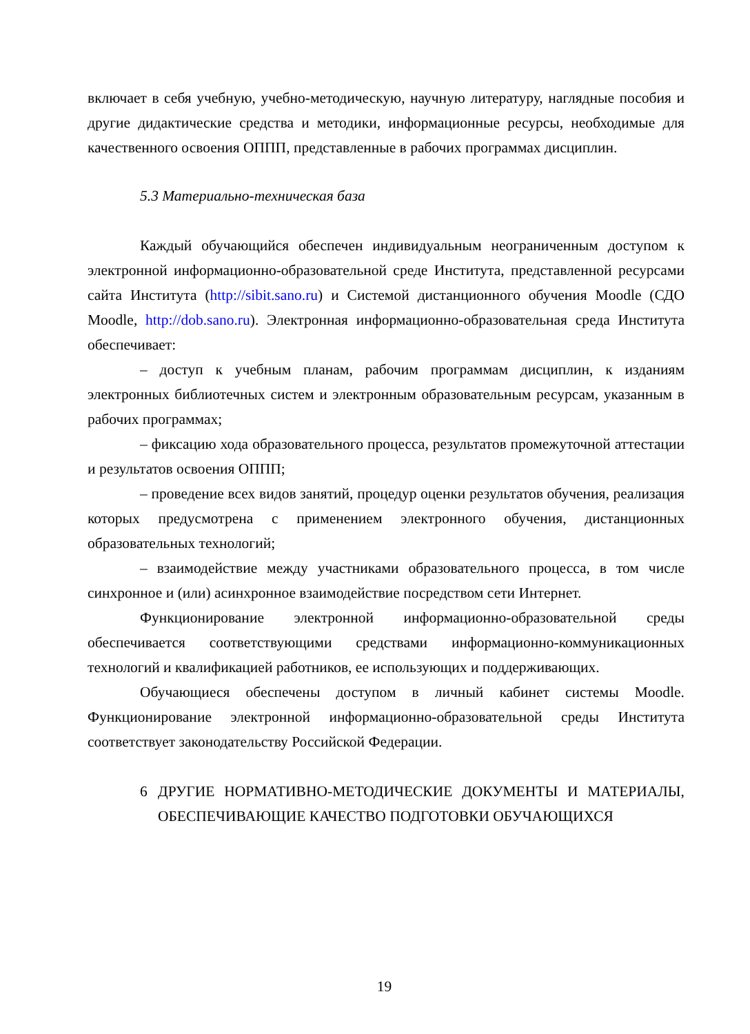включает в себя учебную, учебно-методическую, научную литературу, наглядные пособия и другие дидактические средства и методики, информационные ресурсы, необходимые для качественного освоения ОППП, представленные в рабочих программах дисциплин.
5.3 Материально-техническая база
Каждый обучающийся обеспечен индивидуальным неограниченным доступом к электронной информационно-образовательной среде Института, представленной ресурсами сайта Института (http://sibit.sano.ru) и Системой дистанционного обучения Moodle (СДО Moodle, http://dob.sano.ru). Электронная информационно-образовательная среда Института обеспечивает:
– доступ к учебным планам, рабочим программам дисциплин, к изданиям электронных библиотечных систем и электронным образовательным ресурсам, указанным в рабочих программах;
– фиксацию хода образовательного процесса, результатов промежуточной аттестации и результатов освоения ОППП;
– проведение всех видов занятий, процедур оценки результатов обучения, реализация которых предусмотрена с применением электронного обучения, дистанционных образовательных технологий;
– взаимодействие между участниками образовательного процесса, в том числе синхронное и (или) асинхронное взаимодействие посредством сети Интернет.
Функционирование электронной информационно-образовательной среды обеспечивается соответствующими средствами информационно-коммуникационных технологий и квалификацией работников, ее использующих и поддерживающих.
Обучающиеся обеспечены доступом в личный кабинет системы Moodle. Функционирование электронной информационно-образовательной среды Института соответствует законодательству Российской Федерации.
6 ДРУГИЕ НОРМАТИВНО-МЕТОДИЧЕСКИЕ ДОКУМЕНТЫ И МАТЕРИАЛЫ, ОБЕСПЕЧИВАЮЩИЕ КАЧЕСТВО ПОДГОТОВКИ ОБУЧАЮЩИХСЯ
19